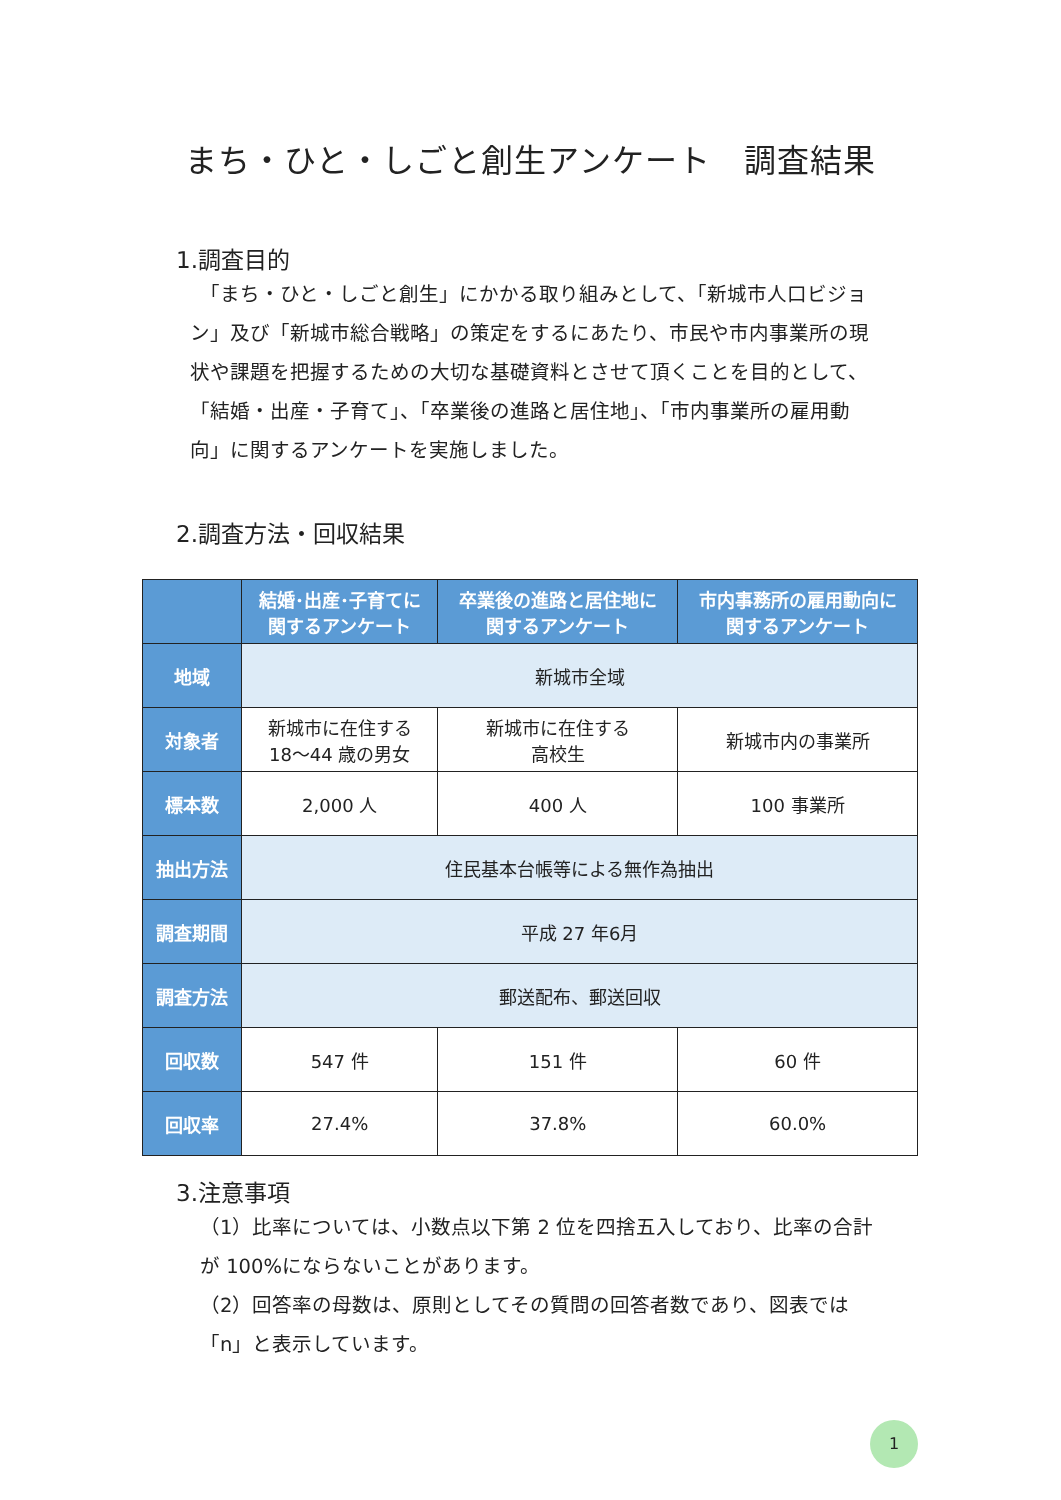まち・ひと・しごと創生アンケート　調査結果
1.調査目的
　「まち・ひと・しごと創生」にかかる取り組みとして、「新城市人口ビジョン」及び「新城市総合戦略」の策定をするにあたり、市民や市内事業所の現状や課題を把握するための大切な基礎資料とさせて頂くことを目的として、「結婚・出産・子育て」、「卒業後の進路と居住地」、「市内事業所の雇用動向」に関するアンケートを実施しました。
2.調査方法・回収結果
| | 結婚･出産･子育てに 関するアンケート | 卒業後の進路と居住地に 関するアンケート | 市内事務所の雇用動向に 関するアンケート |
| --- | --- | --- | --- |
| 地域 | 新城市全域 | | |
| 対象者 | 新城市に在住する 18～44 歳の男女 | 新城市に在住する 高校生 | 新城市内の事業所 |
| 標本数 | 2,000 人 | 400 人 | 100 事業所 |
| 抽出方法 | 住民基本台帳等による無作為抽出 | | |
| 調査期間 | 平成 27 年6月 | | |
| 調査方法 | 郵送配布、郵送回収 | | |
| 回収数 | 547 件 | 151 件 | 60 件 |
| 回収率 | 27.4% | 37.8% | 60.0% |
3.注意事項
（1）比率については、小数点以下第 2 位を四捨五入しており、比率の合計が 100%にならないことがあります。
（2）回答率の母数は、原則としてその質問の回答者数であり、図表では「n」と表示しています。
1